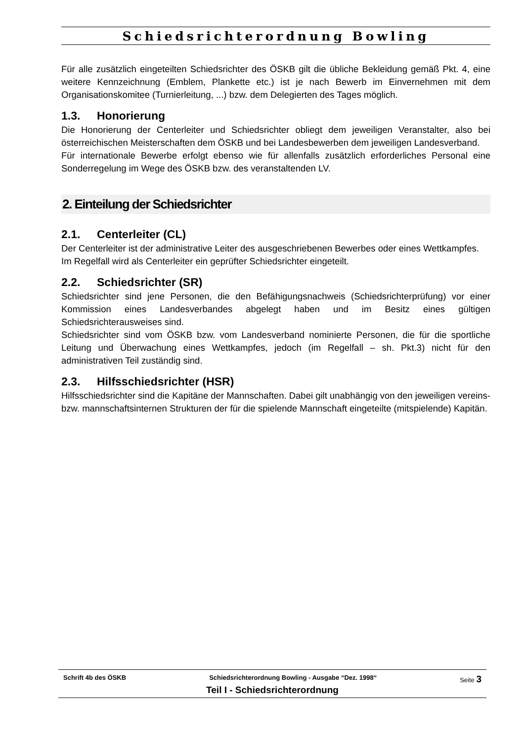Schiedsrichterordnung Bowling
Für alle zusätzlich eingeteilten Schiedsrichter des ÖSKB gilt die übliche Bekleidung gemäß Pkt. 4, eine weitere Kennzeichnung (Emblem, Plankette etc.) ist je nach Bewerb im Einvernehmen mit dem Organisationskomitee (Turnierleitung, ...) bzw. dem Delegierten des Tages möglich.
1.3. Honorierung
Die Honorierung der Centerleiter und Schiedsrichter obliegt dem jeweiligen Veranstalter, also bei österreichischen Meisterschaften dem ÖSKB und bei Landesbewerben dem jeweiligen Landesverband.
Für internationale Bewerbe erfolgt ebenso wie für allenfalls zusätzlich erforderliches Personal eine Sonderregelung im Wege des ÖSKB bzw. des veranstaltenden LV.
2. Einteilung der Schiedsrichter
2.1. Centerleiter (CL)
Der Centerleiter ist der administrative Leiter des ausgeschriebenen Bewerbes oder eines Wettkampfes.
Im Regelfall wird als Centerleiter ein geprüfter Schiedsrichter eingeteilt.
2.2. Schiedsrichter (SR)
Schiedsrichter sind jene Personen, die den Befähigungsnachweis (Schiedsrichterprüfung) vor einer Kommission eines Landesverbandes abgelegt haben und im Besitz eines gültigen Schiedsrichterausweises sind.
Schiedsrichter sind vom ÖSKB bzw. vom Landesverband nominierte Personen, die für die sportliche Leitung und Überwachung eines Wettkampfes, jedoch (im Regelfall – sh. Pkt.3) nicht für den administrativen Teil zuständig sind.
2.3. Hilfsschiedsrichter (HSR)
Hilfsschiedsrichter sind die Kapitäne der Mannschaften. Dabei gilt unabhängig von den jeweiligen vereins- bzw. mannschaftsinternen Strukturen der für die spielende Mannschaft eingeteilte (mitspielende) Kapitän.
Schrift 4b des ÖSKB Schiedsrichterordnung Bowling - Ausgabe “Dez. 1998“Seite 3
Teil I - Schiedsrichterordnung